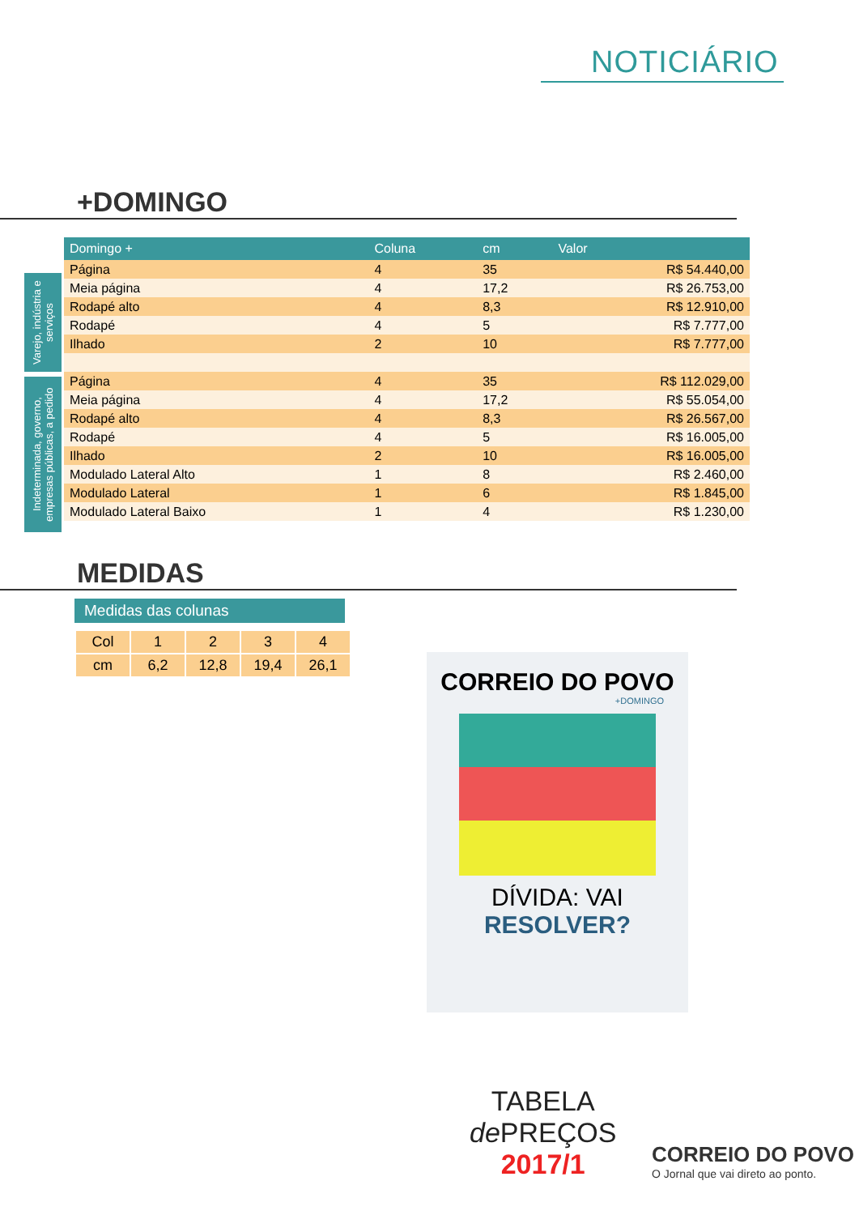NOTICIÁRIO
+DOMINGO
Varejo, indústria e serviços
Indeterminada, governo, empresas públicas, a pedido
| Domingo + | Coluna | cm | Valor |
| --- | --- | --- | --- |
| Página | 4 | 35 | R$ 54.440,00 |
| Meia página | 4 | 17,2 | R$ 26.753,00 |
| Rodapé alto | 4 | 8,3 | R$ 12.910,00 |
| Rodapé | 4 | 5 | R$ 7.777,00 |
| Ilhado | 2 | 10 | R$ 7.777,00 |
| Página | 4 | 35 | R$ 112.029,00 |
| Meia página | 4 | 17,2 | R$ 55.054,00 |
| Rodapé alto | 4 | 8,3 | R$ 26.567,00 |
| Rodapé | 4 | 5 | R$ 16.005,00 |
| Ilhado | 2 | 10 | R$ 16.005,00 |
| Modulado Lateral Alto | 1 | 8 | R$ 2.460,00 |
| Modulado Lateral | 1 | 6 | R$ 1.845,00 |
| Modulado Lateral Baixo | 1 | 4 | R$ 1.230,00 |
MEDIDAS
Medidas das colunas
| Col | 1 | 2 | 3 | 4 |
| cm | 6,2 | 12,8 | 19,4 | 26,1 |
CORREIO DO POVO
+DOMINGO
DÍVIDA: VAI
RESOLVER?
TABELA
de PREÇOS
2017/1
CORREIO DO POVO
O Jornal que vai direto ao ponto.